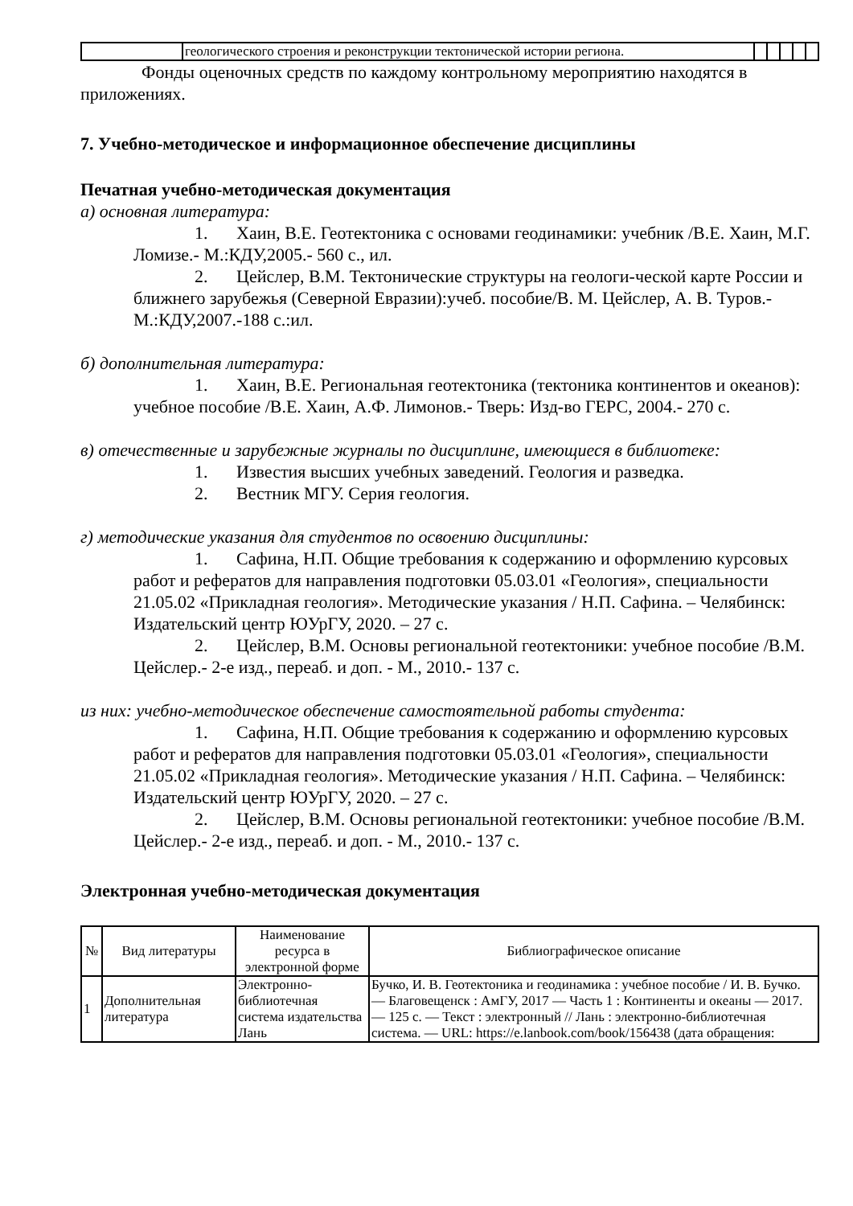| | геологического строения и реконструкции тектонической истории региона. | | | | | |
Фонды оценочных средств по каждому контрольному мероприятию находятся в приложениях.
7. Учебно-методическое и информационное обеспечение дисциплины
Печатная учебно-методическая документация
а) основная литература:
1. Хаин, В.Е. Геотектоника с основами геодинамики: учебник /В.Е. Хаин, М.Г. Ломизе.- М.:КДУ,2005.- 560 с., ил.
2. Цейслер, В.М. Тектонические структуры на геологи-ческой карте России и ближнего зарубежья (Северной Евразии):учеб. пособие/В. М. Цейслер, А. В. Туров.-М.:КДУ,2007.-188 с.:ил.
б) дополнительная литература:
1. Хаин, В.Е. Региональная геотектоника (тектоника континентов и океанов): учебное пособие /В.Е. Хаин, А.Ф. Лимонов.- Тверь: Изд-во ГЕРС, 2004.- 270 с.
в) отечественные и зарубежные журналы по дисциплине, имеющиеся в библиотеке:
1. Известия высших учебных заведений. Геология и разведка.
2. Вестник МГУ. Серия геология.
г) методические указания для студентов по освоению дисциплины:
1. Сафина, Н.П. Общие требования к содержанию и оформлению курсовых работ и рефератов для направления подготовки 05.03.01 «Геология», специальности 21.05.02 «Прикладная геология». Методические указания / Н.П. Сафина. – Челябинск: Издательский центр ЮУрГУ, 2020. – 27 с.
2. Цейслер, В.М. Основы региональной геотектоники: учебное пособие /В.М. Цейслер.- 2-е изд., переаб. и доп. - М., 2010.- 137 с.
из них: учебно-методическое обеспечение самостоятельной работы студента:
1. Сафина, Н.П. Общие требования к содержанию и оформлению курсовых работ и рефератов для направления подготовки 05.03.01 «Геология», специальности 21.05.02 «Прикладная геология». Методические указания / Н.П. Сафина. – Челябинск: Издательский центр ЮУрГУ, 2020. – 27 с.
2. Цейслер, В.М. Основы региональной геотектоники: учебное пособие /В.М. Цейслер.- 2-е изд., переаб. и доп. - М., 2010.- 137 с.
Электронная учебно-методическая документация
| № | Вид литературы | Наименование ресурса в электронной форме | Библиографическое описание |
| --- | --- | --- | --- |
| 1 | Дополнительная литература | Электронно-библиотечная система издательства Лань | Бучко, И. В. Геотектоника и геодинамика : учебное пособие / И. В. Бучко. — Благовещенск : АмГУ, 2017 — Часть 1 : Континенты и океаны — 2017. — 125 с. — Текст : электронный // Лань : электронно-библиотечная система. — URL: https://e.lanbook.com/book/156438 (дата обращения: |